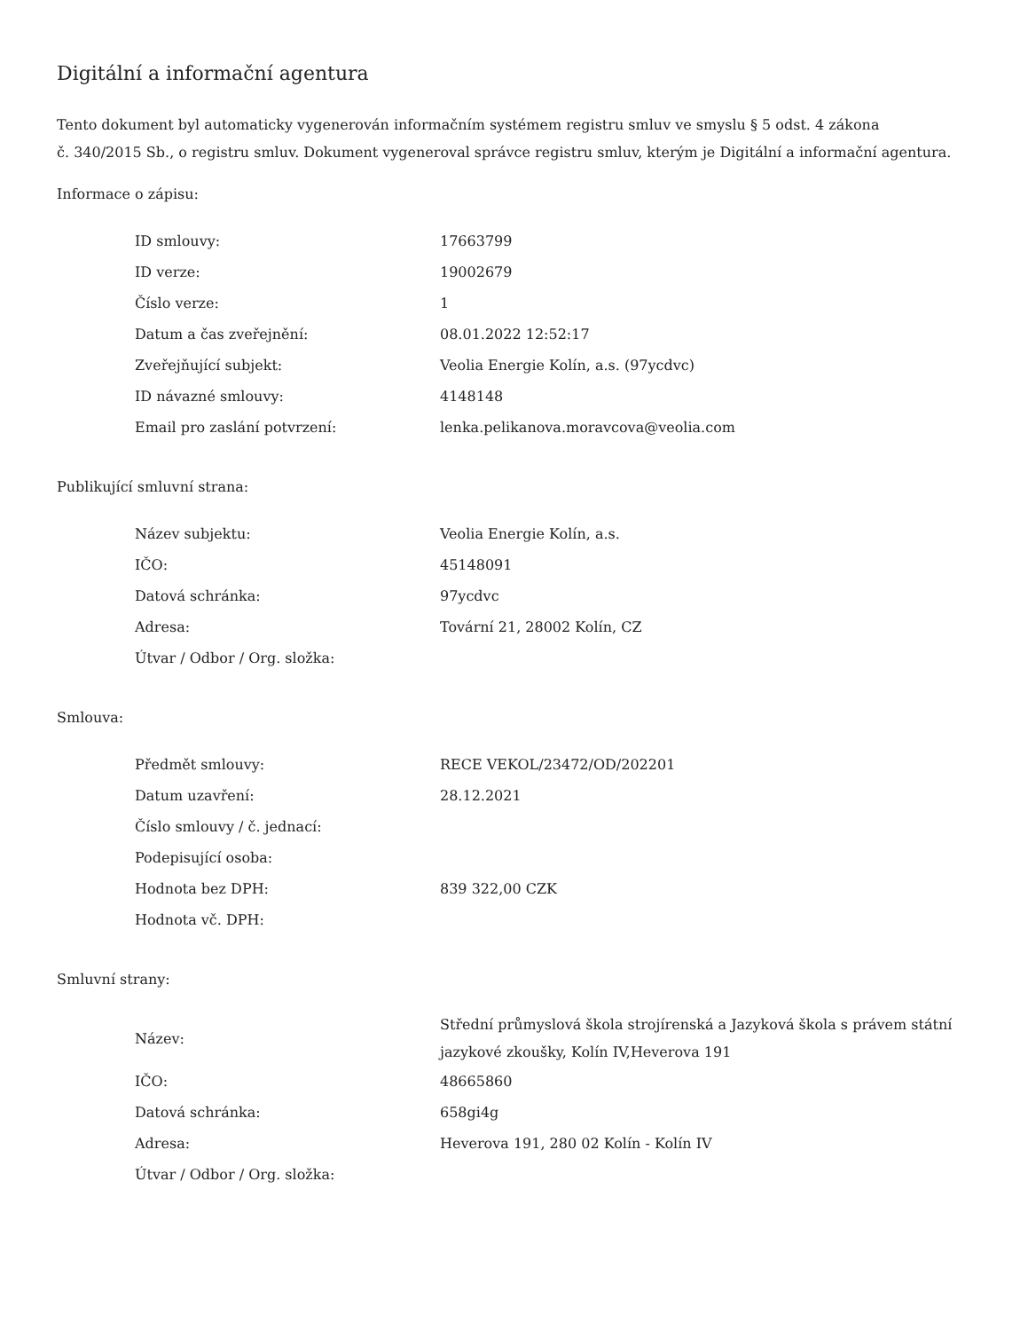Digitální a informační agentura
Tento dokument byl automaticky vygenerován informačním systémem registru smluv ve smyslu § 5 odst. 4 zákona
č. 340/2015 Sb., o registru smluv. Dokument vygeneroval správce registru smluv, kterým je Digitální a informační agentura.
Informace o zápisu:
| ID smlouvy: | 17663799 |
| ID verze: | 19002679 |
| Číslo verze: | 1 |
| Datum a čas zveřejnění: | 08.01.2022 12:52:17 |
| Zveřejňující subjekt: | Veolia Energie Kolín, a.s. (97ycdvc) |
| ID návazné smlouvy: | 4148148 |
| Email pro zaslání potvrzení: | lenka.pelikanova.moravcova@veolia.com |
Publikující smluvní strana:
| Název subjektu: | Veolia Energie Kolín, a.s. |
| IČO: | 45148091 |
| Datová schránka: | 97ycdvc |
| Adresa: | Tovární 21, 28002 Kolín, CZ |
| Útvar / Odbor / Org. složka: | |
Smlouva:
| Předmět smlouvy: | RECE VEKOL/23472/OD/202201 |
| Datum uzavření: | 28.12.2021 |
| Číslo smlouvy / č. jednací: | |
| Podepisující osoba: | |
| Hodnota bez DPH: | 839 322,00 CZK |
| Hodnota vč. DPH: | |
Smluvní strany:
| Název: | Střední průmyslová škola strojírenská a Jazyková škola s právem státní jazykové zkoušky, Kolín IV,Heverova 191 |
| IČO: | 48665860 |
| Datová schránka: | 658gi4g |
| Adresa: | Heverova 191, 280 02 Kolín - Kolín IV |
| Útvar / Odbor / Org. složka: | |